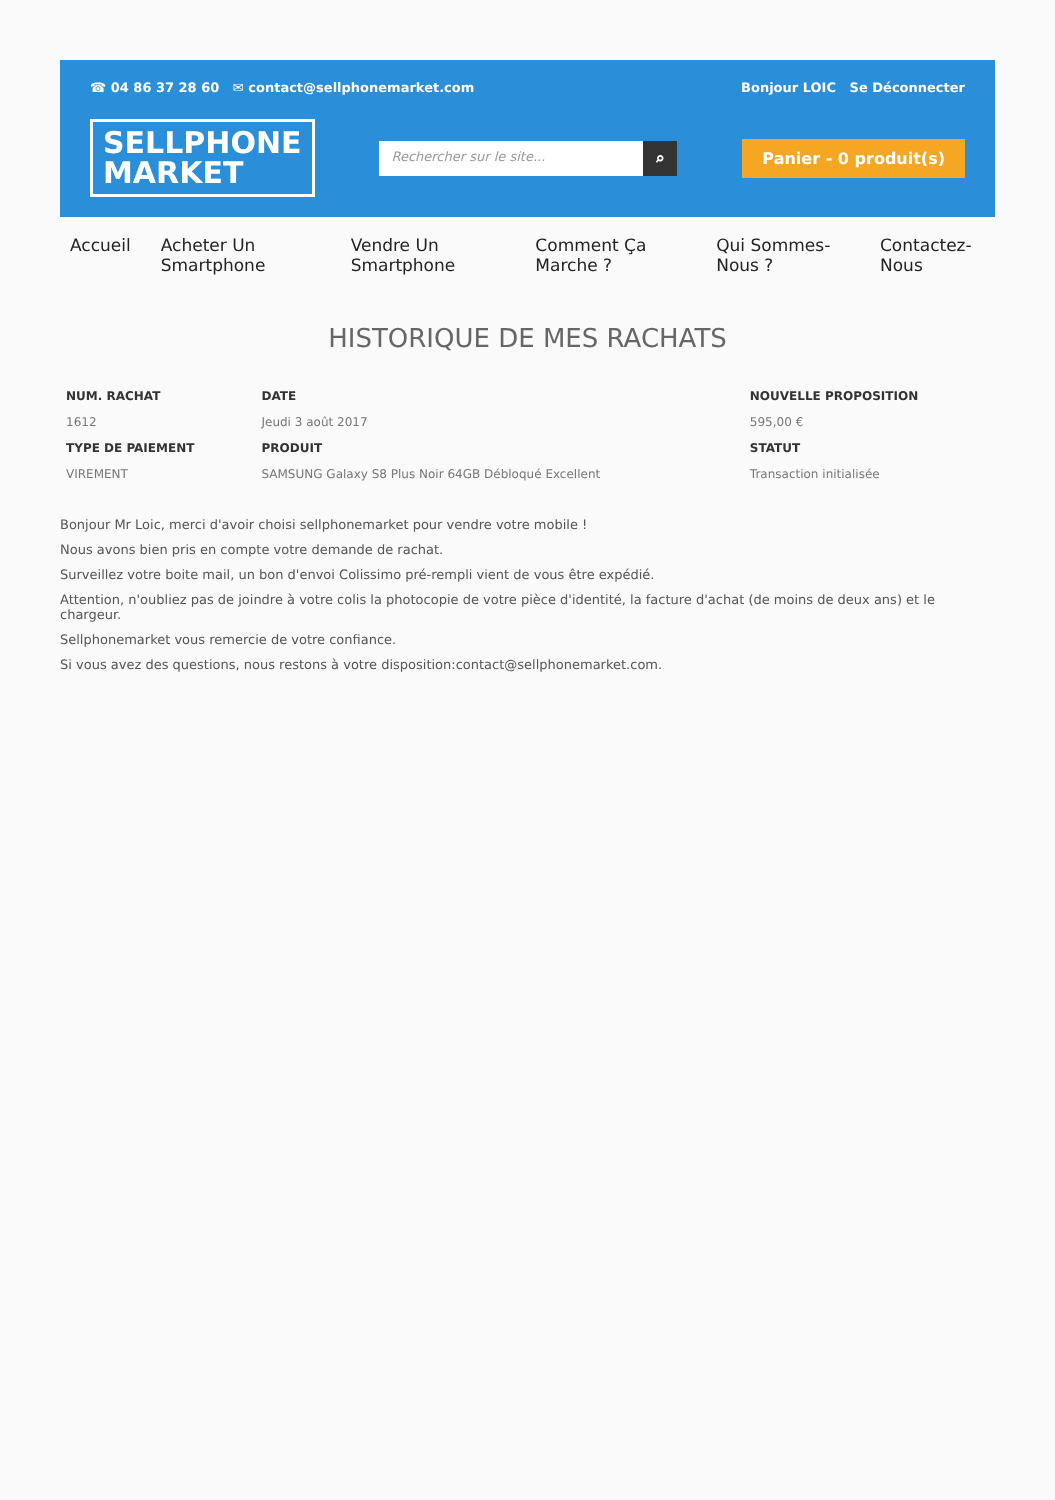☎ 04 86 37 28 60 ✉ contact@sellphonemarket.com Bonjour LOIC Se Déconnecter
SELLPHONE
MARKET
Rechercher sur le site... ⌕ Panier - 0 produit(s)
Accueil Acheter Un Smartphone Vendre Un Smartphone Comment Ça Marche ? Qui Sommes-Nous ? Contactez-Nous
HISTORIQUE DE MES RACHATS
| NUM. RACHAT | DATE | NOUVELLE PROPOSITION |
| --- | --- | --- |
| 1612 | Jeudi 3 août 2017 | 595,00 € |
| TYPE DE PAIEMENT | PRODUIT | STATUT |
| VIREMENT | SAMSUNG Galaxy S8 Plus Noir 64GB Débloqué Excellent | Transaction initialisée |
Bonjour Mr Loic, merci d'avoir choisi sellphonemarket pour vendre votre mobile !
Nous avons bien pris en compte votre demande de rachat.
Surveillez votre boite mail, un bon d'envoi Colissimo pré-rempli vient de vous être expédié.
Attention, n'oubliez pas de joindre à votre colis la photocopie de votre pièce d'identité, la facture d'achat (de moins de deux ans) et le chargeur.
Sellphonemarket vous remercie de votre confiance.
Si vous avez des questions, nous restons à votre disposition:contact@sellphonemarket.com.